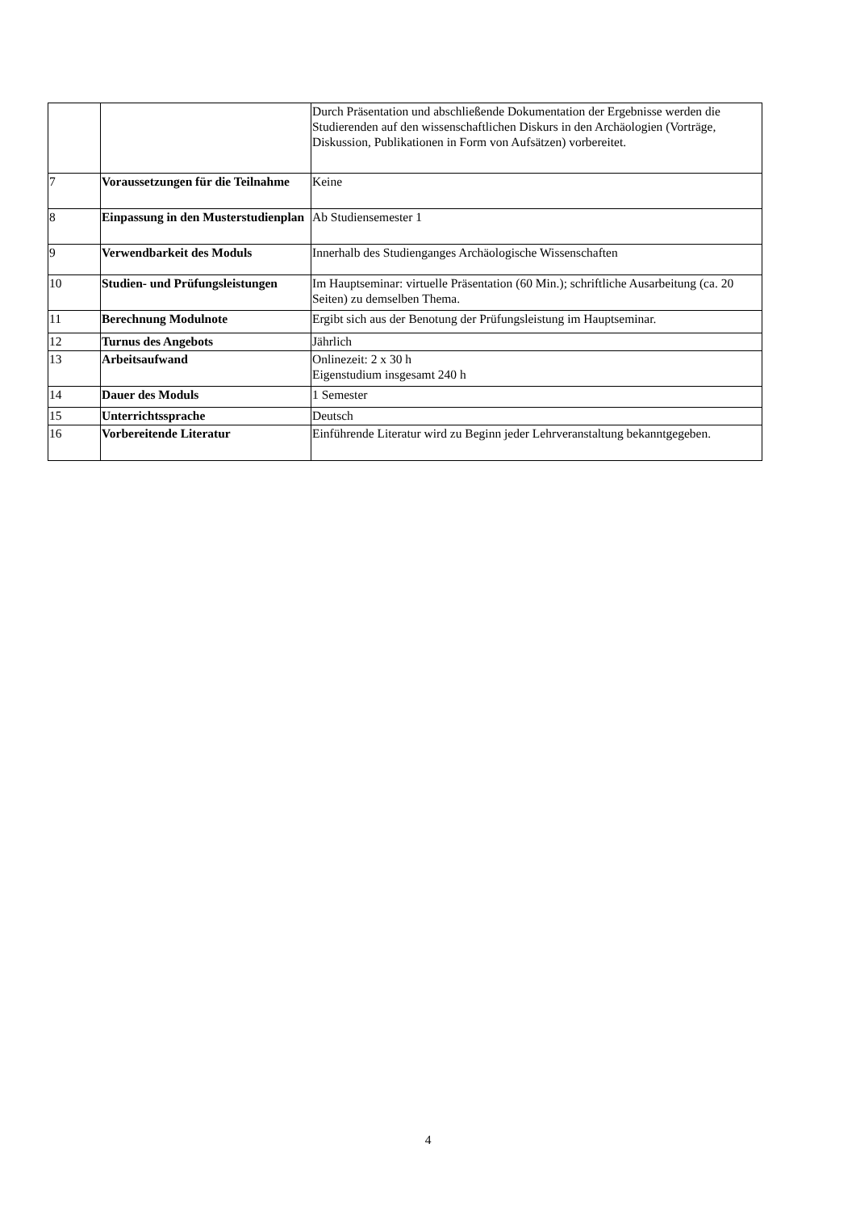| | | Durch Präsentation und abschließende Dokumentation der Ergebnisse werden die Studierenden auf den wissenschaftlichen Diskurs in den Archäologien (Vorträge, Diskussion, Publikationen in Form von Aufsätzen) vorbereitet. |
| 7 | Voraussetzungen für die Teilnahme | Keine |
| 8 | Einpassung in den Musterstudienplan | Ab Studiensemester 1 |
| 9 | Verwendbarkeit des Moduls | Innerhalb des Studienganges Archäologische Wissenschaften |
| 10 | Studien- und Prüfungsleistungen | Im Hauptseminar: virtuelle Präsentation (60 Min.); schriftliche Ausarbeitung (ca. 20 Seiten) zu demselben Thema. |
| 11 | Berechnung Modulnote | Ergibt sich aus der Benotung der Prüfungsleistung im Hauptseminar. |
| 12 | Turnus des Angebots | Jährlich |
| 13 | Arbeitsaufwand | Onlinezeit: 2 x 30 h Eigenstudium insgesamt 240 h |
| 14 | Dauer des Moduls | 1 Semester |
| 15 | Unterrichtssprache | Deutsch |
| 16 | Vorbereitende Literatur | Einführende Literatur wird zu Beginn jeder Lehrveranstaltung bekanntgegeben. |
4